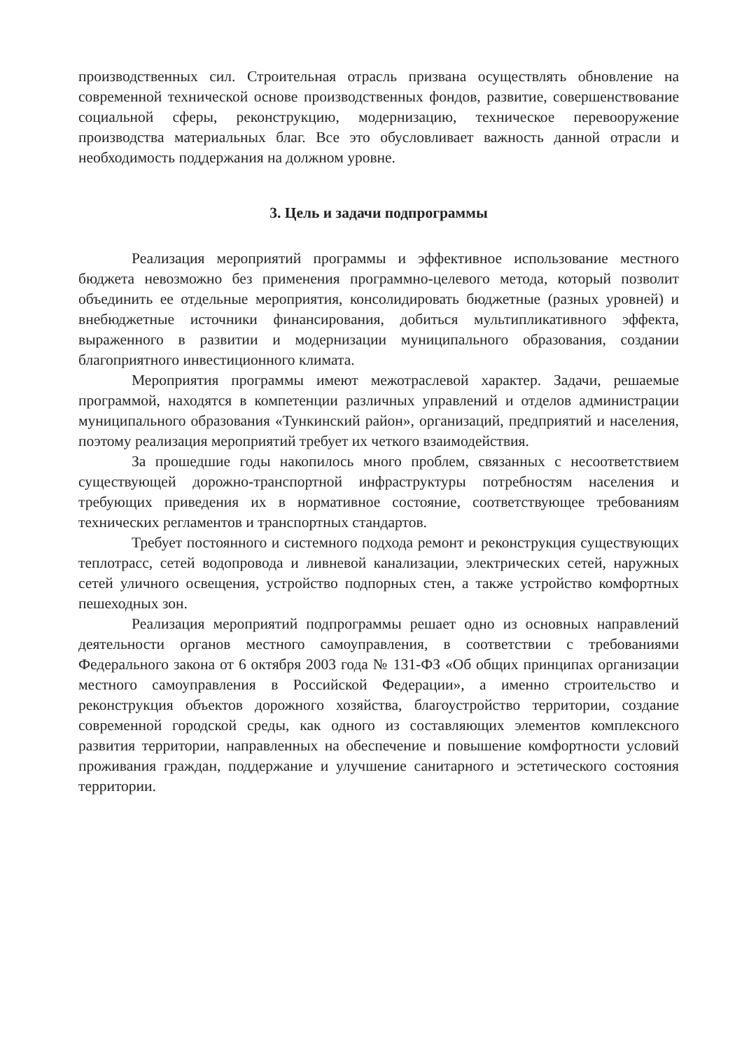производственных сил. Строительная отрасль призвана осуществлять обновление на современной технической основе производственных фондов, развитие, совершенствование социальной сферы, реконструкцию, модернизацию, техническое перевооружение производства материальных благ. Все это обусловливает важность данной отрасли и необходимость поддержания на должном уровне.
3. Цель и задачи подпрограммы
Реализация мероприятий программы и эффективное использование местного бюджета невозможно без применения программно-целевого метода, который позволит объединить ее отдельные мероприятия, консолидировать бюджетные (разных уровней) и внебюджетные источники финансирования, добиться мультипликативного эффекта, выраженного в развитии и модернизации муниципального образования, создании благоприятного инвестиционного климата.
Мероприятия программы имеют межотраслевой характер. Задачи, решаемые программой, находятся в компетенции различных управлений и отделов администрации муниципального образования «Тункинский район», организаций, предприятий и населения, поэтому реализация мероприятий требует их четкого взаимодействия.
За прошедшие годы накопилось много проблем, связанных с несоответствием существующей дорожно-транспортной инфраструктуры потребностям населения и требующих приведения их в нормативное состояние, соответствующее требованиям технических регламентов и транспортных стандартов.
Требует постоянного и системного подхода ремонт и реконструкция существующих теплотрасс, сетей водопровода и ливневой канализации, электрических сетей, наружных сетей уличного освещения, устройство подпорных стен, а также устройство комфортных пешеходных зон.
Реализация мероприятий подпрограммы решает одно из основных направлений деятельности органов местного самоуправления, в соответствии с требованиями Федерального закона от 6 октября 2003 года № 131-ФЗ «Об общих принципах организации местного самоуправления в Российской Федерации», а именно строительство и реконструкция объектов дорожного хозяйства, благоустройство территории, создание современной городской среды, как одного из составляющих элементов комплексного развития территории, направленных на обеспечение и повышение комфортности условий проживания граждан, поддержание и улучшение санитарного и эстетического состояния территории.